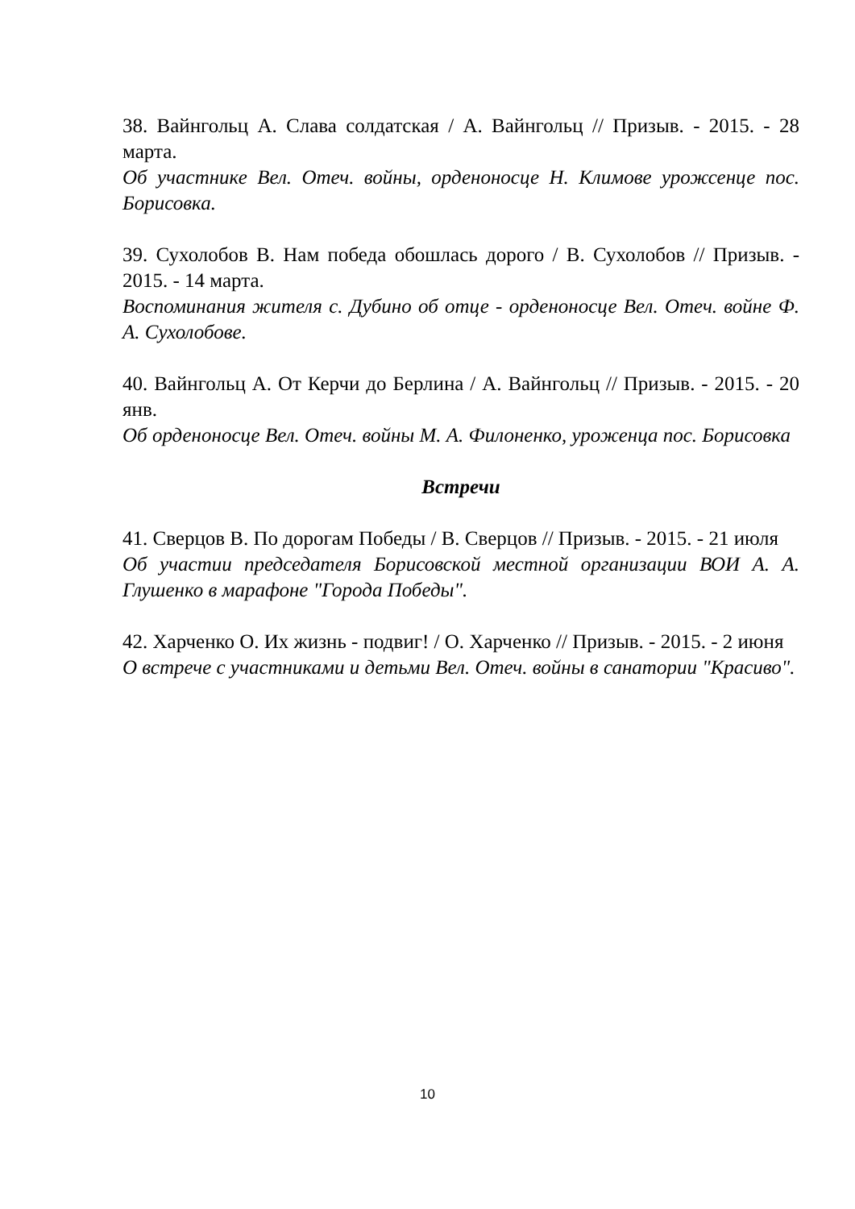38. Вайнгольц А. Слава солдатская / А. Вайнгольц // Призыв. - 2015. - 28 марта.
Об участнике Вел. Отеч. войны, орденоносце Н. Климове урожсенце пос. Борисовка.
39. Сухолобов В. Нам победа обошлась дорого / В. Сухолобов // Призыв. - 2015. - 14 марта.
Воспоминания жителя с. Дубино об отце - орденоносце Вел. Отеч. войне Ф. А. Сухолобове.
40. Вайнгольц А. От Керчи до Берлина / А. Вайнгольц // Призыв. - 2015. - 20 янв.
Об орденоносце Вел. Отеч. войны М. А. Филоненко, уроженца пос. Борисовка
Встречи
41. Сверцов В. По дорогам Победы / В. Сверцов // Призыв. - 2015. - 21 июля
Об участии председателя Борисовской местной организации ВОИ А. А. Глушенко в марафоне "Города Победы".
42. Харченко О. Их жизнь - подвиг! / О. Харченко // Призыв. - 2015. - 2 июня
О встрече с участниками и детьми Вел. Отеч. войны в санатории "Красиво".
10